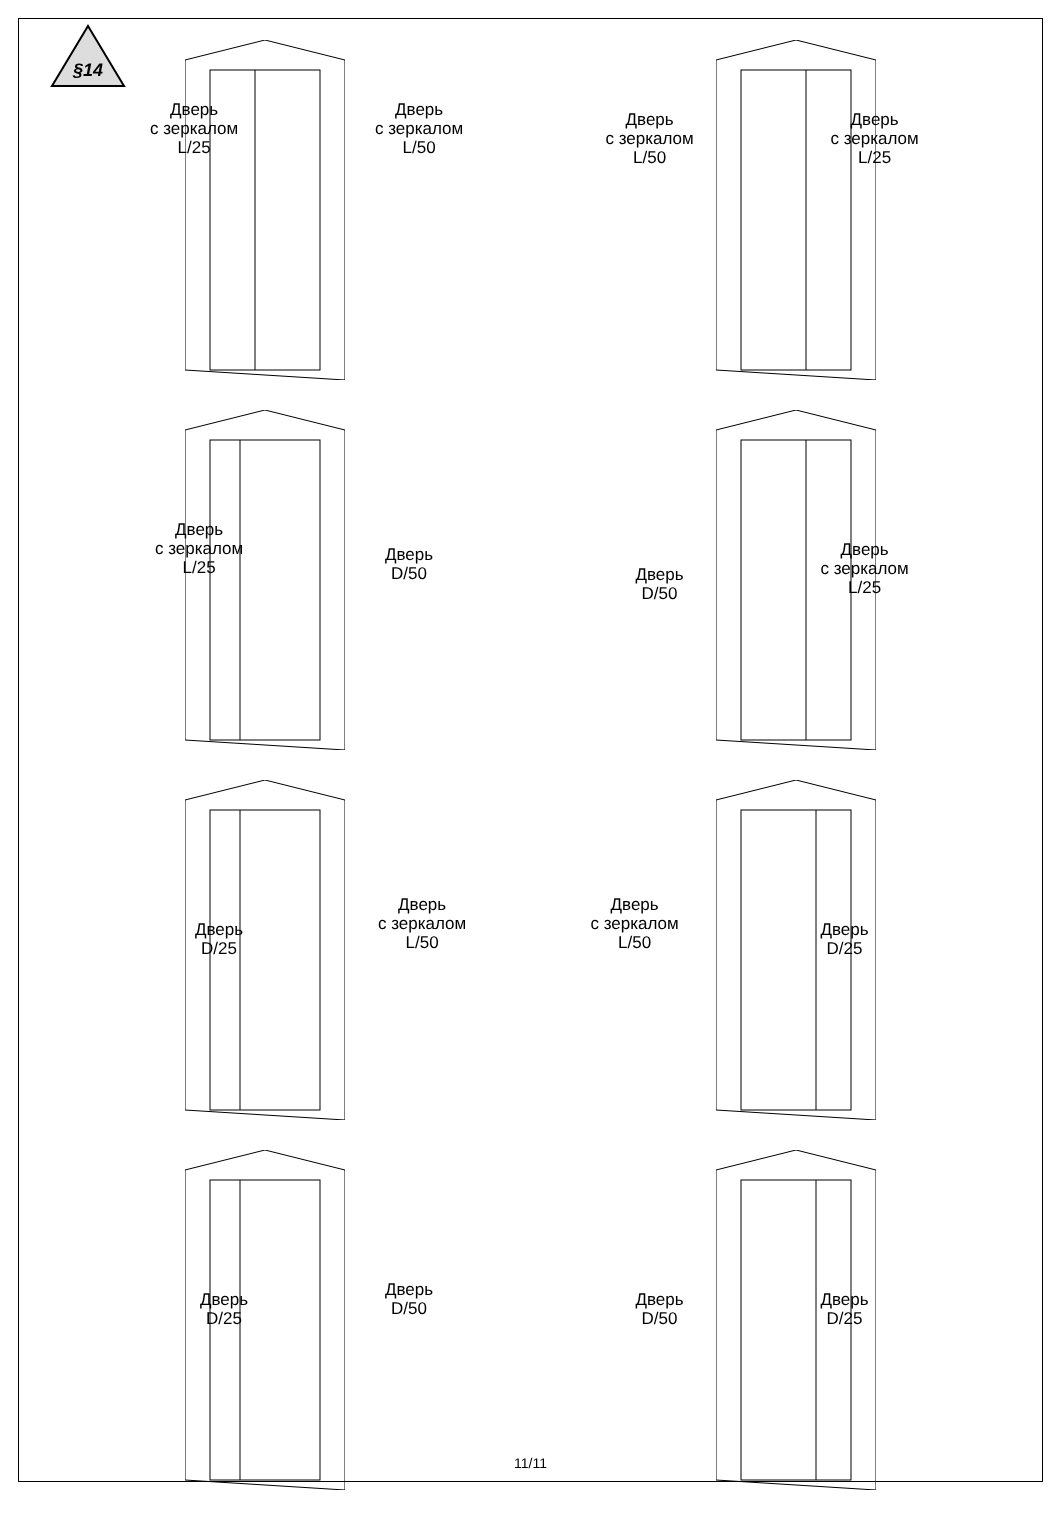§14
Дверь
с зеркалом
L/25
Дверь
с зеркалом
L/50
Дверь
с зеркалом
L/50
Дверь
с зеркалом
L/25
Дверь
с зеркалом
L/25
Дверь
D/50
Дверь
D/50
Дверь
с зеркалом
L/25
Дверь
D/25
Дверь
с зеркалом
L/50
Дверь
с зеркалом
L/50
Дверь
D/25
Дверь
D/25
Дверь
D/50
Дверь
D/50
Дверь
D/25
11/11